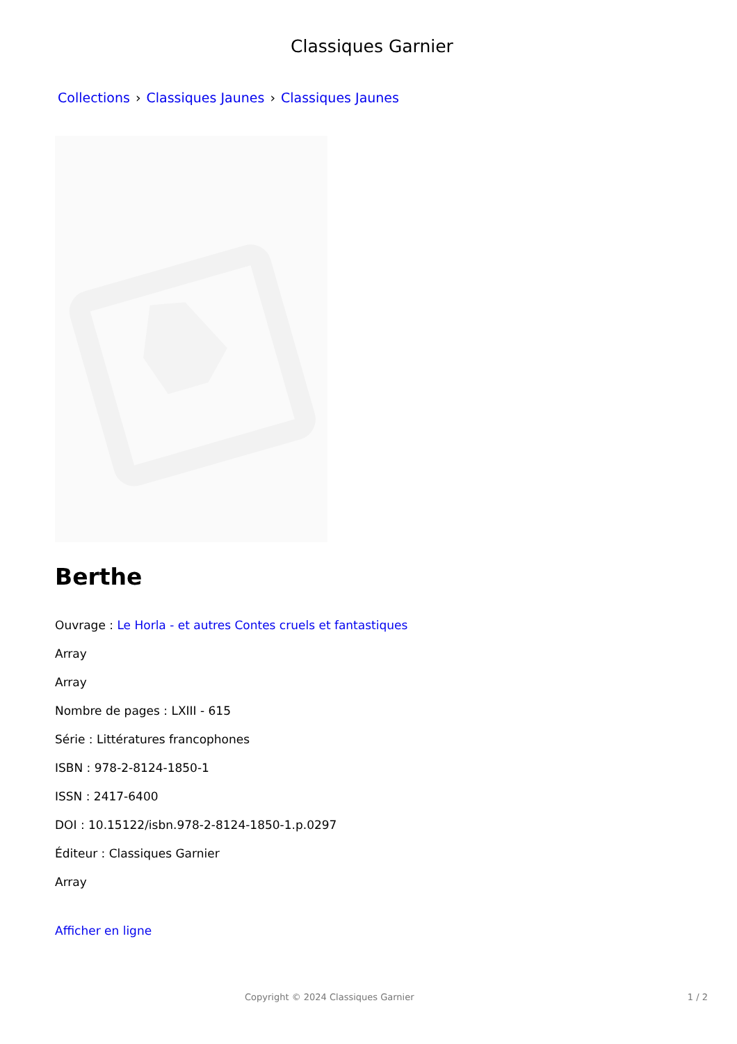Classiques Garnier
Collections › Classiques Jaunes › Classiques Jaunes
Berthe
Ouvrage : Le Horla - et autres Contes cruels et fantastiques
Array
Array
Nombre de pages : LXIII - 615
Série : Littératures francophones
ISBN : 978-2-8124-1850-1
ISSN : 2417-6400
DOI : 10.15122/isbn.978-2-8124-1850-1.p.0297
Éditeur : Classiques Garnier
Array
Afficher en ligne
Copyright © 2024 Classiques Garnier 1 / 2